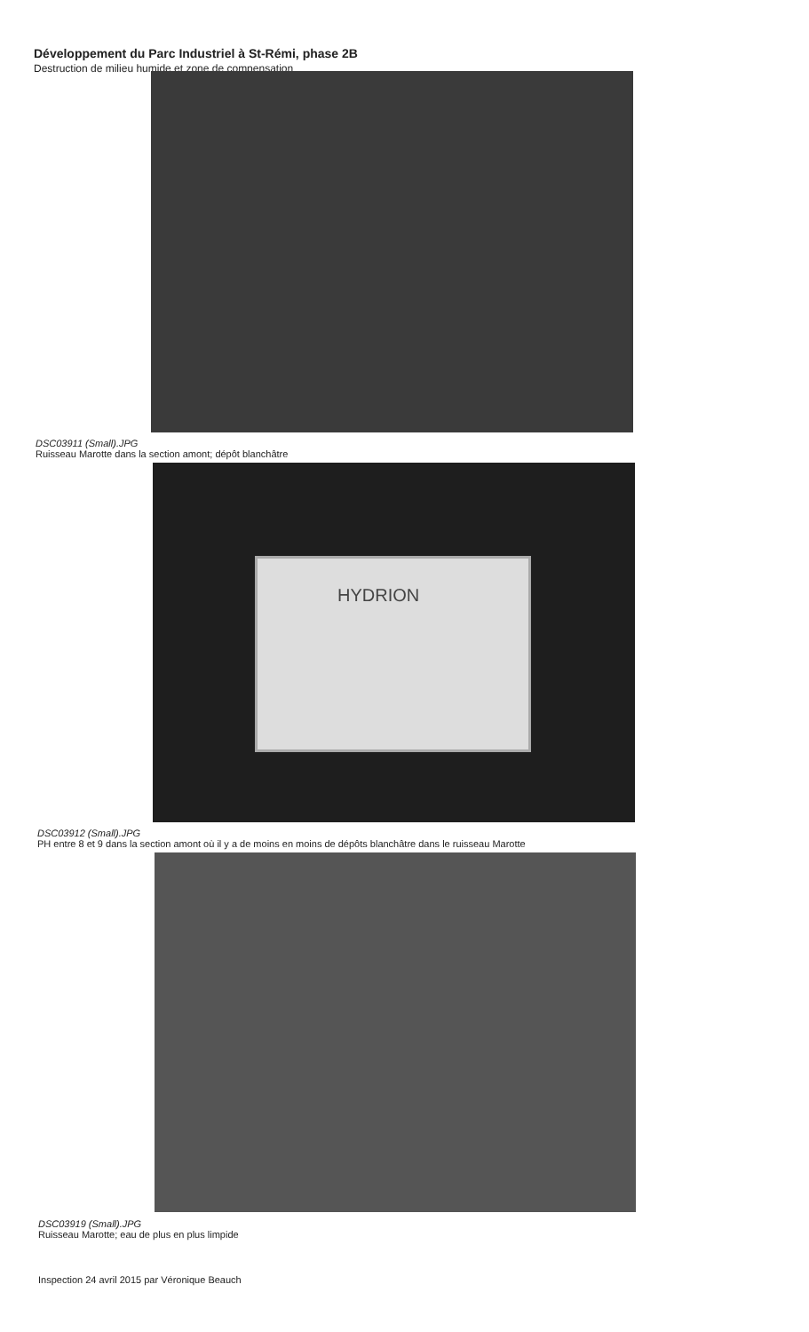Développement du Parc Industriel à St-Rémi, phase 2B
Destruction de milieu humide et zone de compensation
DSC03911 (Small).JPG
Ruisseau Marotte dans la section amont; dépôt blanchâtre
HYDRION
DSC03912 (Small).JPG
PH entre 8 et 9 dans la section amont où il y a de moins en moins de dépôts blanchâtre dans le ruisseau Marotte
DSC03919 (Small).JPG
Ruisseau Marotte; eau de plus en plus limpide
Inspection 24 avril 2015 par Véronique Beauch